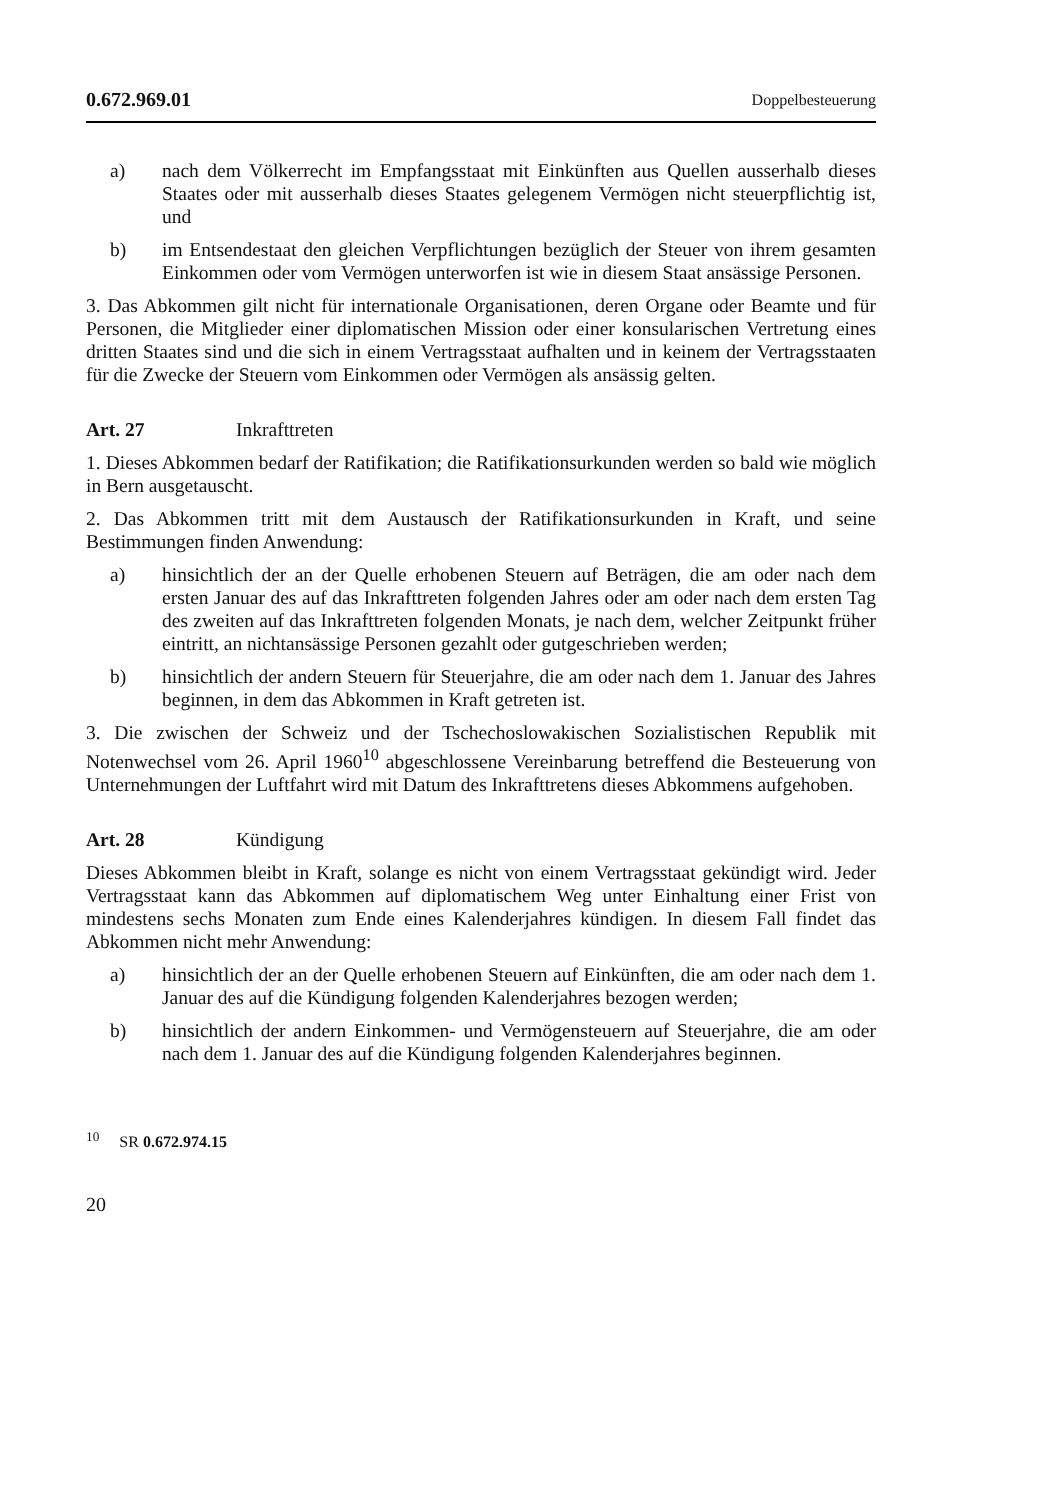0.672.969.01 Doppelbesteuerung
a) nach dem Völkerrecht im Empfangsstaat mit Einkünften aus Quellen ausserhalb dieses Staates oder mit ausserhalb dieses Staates gelegenem Vermögen nicht steuerpflichtig ist, und
b) im Entsendestaat den gleichen Verpflichtungen bezüglich der Steuer von ihrem gesamten Einkommen oder vom Vermögen unterworfen ist wie in diesem Staat ansässige Personen.
3. Das Abkommen gilt nicht für internationale Organisationen, deren Organe oder Beamte und für Personen, die Mitglieder einer diplomatischen Mission oder einer konsularischen Vertretung eines dritten Staates sind und die sich in einem Vertragsstaat aufhalten und in keinem der Vertragsstaaten für die Zwecke der Steuern vom Einkommen oder Vermögen als ansässig gelten.
Art. 27 Inkrafttreten
1. Dieses Abkommen bedarf der Ratifikation; die Ratifikationsurkunden werden so bald wie möglich in Bern ausgetauscht.
2. Das Abkommen tritt mit dem Austausch der Ratifikationsurkunden in Kraft, und seine Bestimmungen finden Anwendung:
a) hinsichtlich der an der Quelle erhobenen Steuern auf Beträgen, die am oder nach dem ersten Januar des auf das Inkrafttreten folgenden Jahres oder am oder nach dem ersten Tag des zweiten auf das Inkrafttreten folgenden Monats, je nach dem, welcher Zeitpunkt früher eintritt, an nichtansässige Personen gezahlt oder gutgeschrieben werden;
b) hinsichtlich der andern Steuern für Steuerjahre, die am oder nach dem 1. Januar des Jahres beginnen, in dem das Abkommen in Kraft getreten ist.
3. Die zwischen der Schweiz und der Tschechoslowakischen Sozialistischen Republik mit Notenwechsel vom 26. April 1960<sup>10</sup> abgeschlossene Vereinbarung betreffend die Besteuerung von Unternehmungen der Luftfahrt wird mit Datum des Inkrafttretens dieses Abkommens aufgehoben.
Art. 28 Kündigung
Dieses Abkommen bleibt in Kraft, solange es nicht von einem Vertragsstaat gekündigt wird. Jeder Vertragsstaat kann das Abkommen auf diplomatischem Weg unter Einhaltung einer Frist von mindestens sechs Monaten zum Ende eines Kalenderjahres kündigen. In diesem Fall findet das Abkommen nicht mehr Anwendung:
a) hinsichtlich der an der Quelle erhobenen Steuern auf Einkünften, die am oder nach dem 1. Januar des auf die Kündigung folgenden Kalenderjahres bezogen werden;
b) hinsichtlich der andern Einkommen- und Vermögensteuern auf Steuerjahre, die am oder nach dem 1. Januar des auf die Kündigung folgenden Kalenderjahres beginnen.
<sup>10</sup> SR 0.672.974.15
20